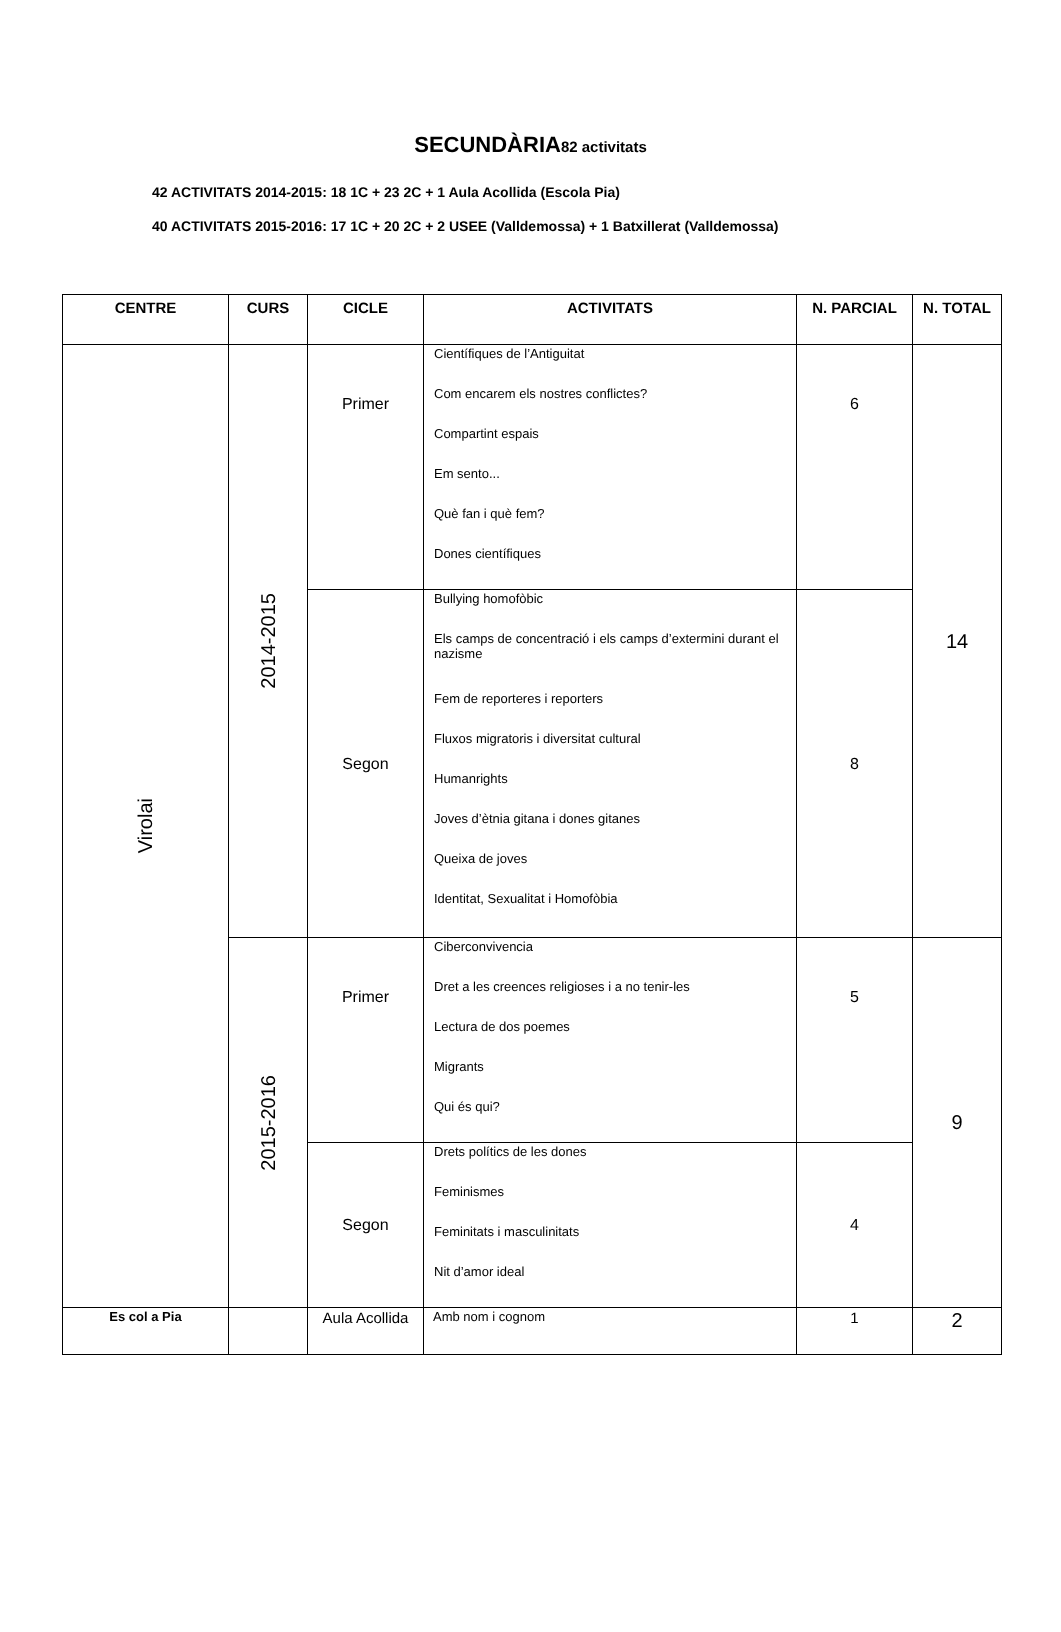SECUNDÀRIA82 activitats
42 ACTIVITATS 2014-2015: 18 1C + 23 2C + 1 Aula Acollida (Escola Pia)
40 ACTIVITATS 2015-2016: 17 1C + 20 2C + 2 USEE (Valldemossa) + 1 Batxillerat (Valldemossa)
| CENTRE | CURS | CICLE | ACTIVITATS | N. PARCIAL | N. TOTAL |
| --- | --- | --- | --- | --- | --- |
| Virolai | 2014-2015 | Primer | Científiques de l’Antiguitat Com encarem els nostres conflictes? Compartint espais Em sento... Què fan i què fem? Dones científiques | 6 | 14 |
| | | Segon | Bullying homofòbic Els camps de concentració i els camps d’extermini durant el nazisme Fem de reporteres i reporters Fluxos migratoris i diversitat cultural Humanrights Joves d’ètnia gitana i dones gitanes Queixa de joves Identitat, Sexualitat i Homofòbia | 8 | |
| | 2015-2016 | Primer | Ciberconvivencia Dret a les creences religioses i a no tenir-les Lectura de dos poemes Migrants Qui és qui? | 5 | 9 |
| | | Segon | Drets polítics de les dones Feminismes Feminitats i masculinitats Nit d’amor ideal | 4 | |
| Es col a Pia | | Aula Acollida | Amb nom i cognom | 1 | 2 |